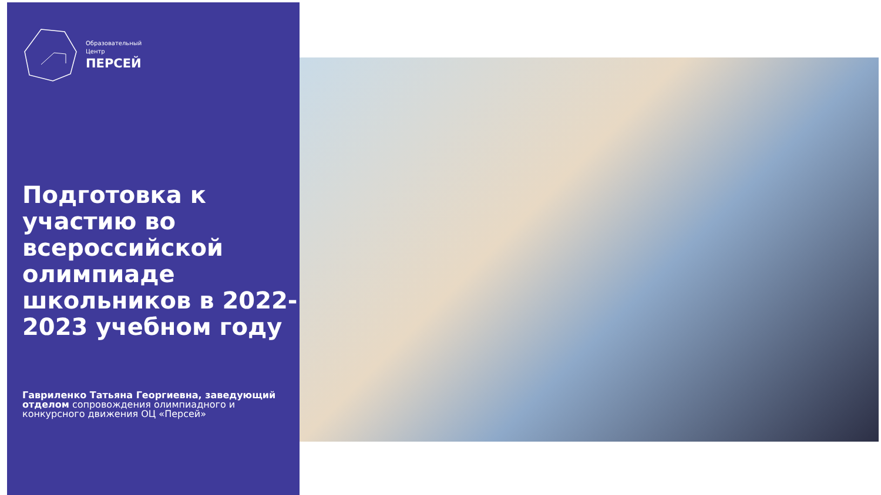Образовательный
Центр
ПЕРСЕЙ
Подготовка к участию во всероссийской олимпиаде школьников в 2022-2023 учебном году
Гавриленко Татьяна Георгиевна, заведующий отделом сопровождения олимпиадного и конкурсного движения ОЦ «Персей»